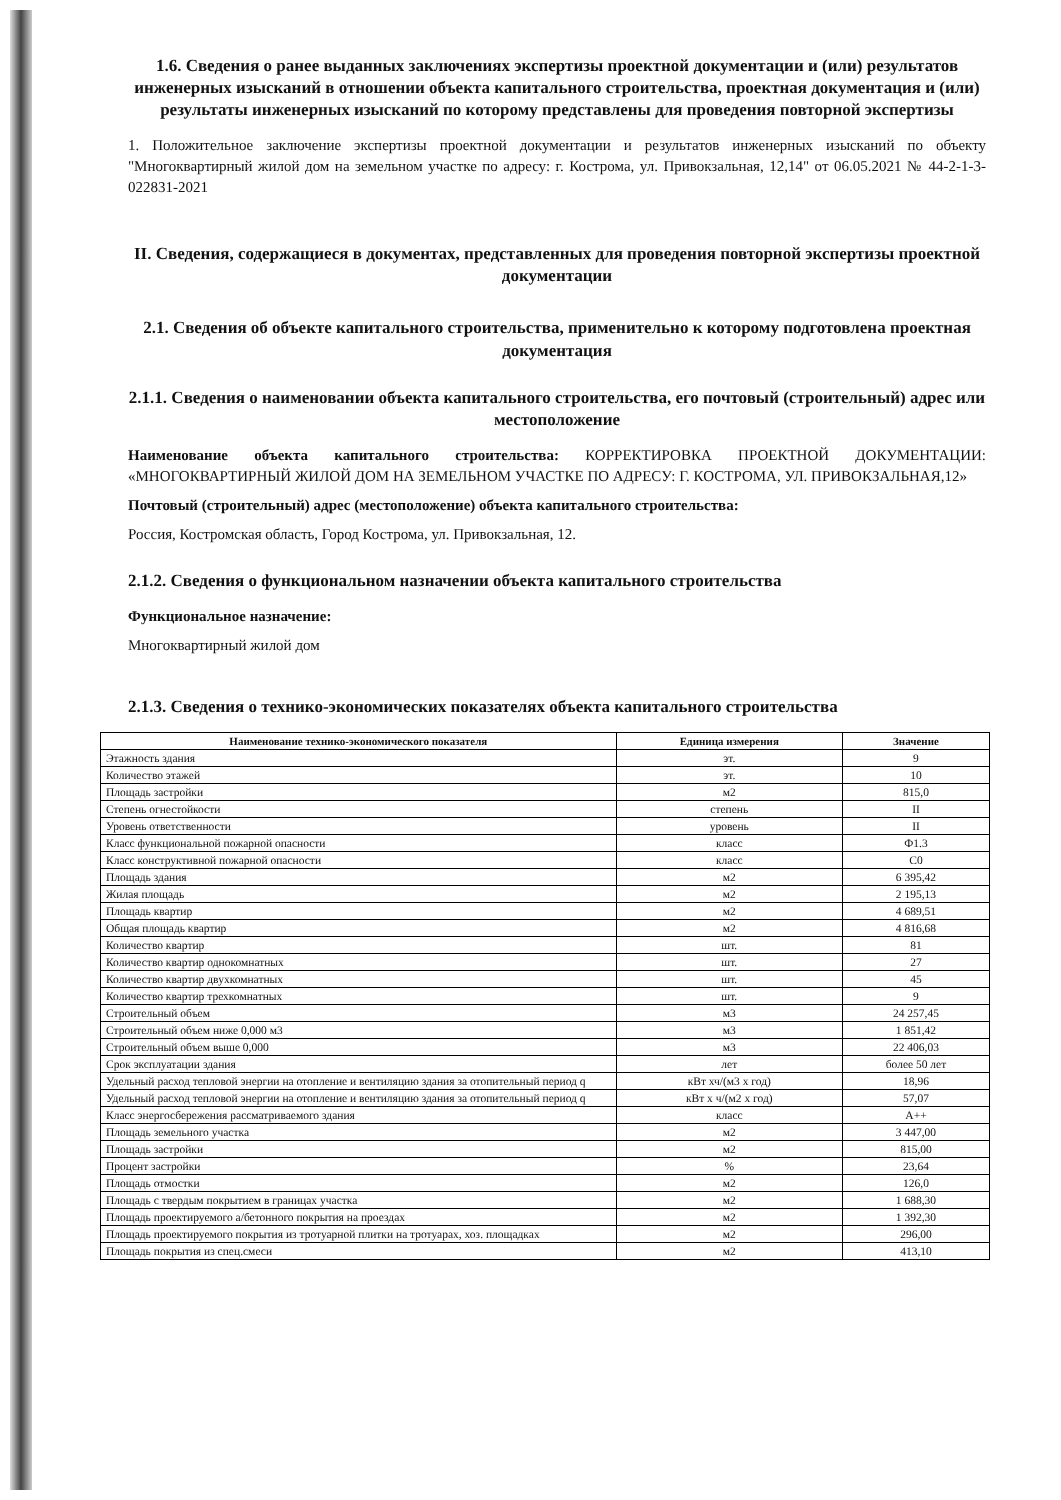1.6. Сведения о ранее выданных заключениях экспертизы проектной документации и (или) результатов инженерных изысканий в отношении объекта капитального строительства, проектная документация и (или) результаты инженерных изысканий по которому представлены для проведения повторной экспертизы
1. Положительное заключение экспертизы проектной документации и результатов инженерных изысканий по объекту "Многоквартирный жилой дом на земельном участке по адресу: г. Кострома, ул. Привокзальная, 12,14" от 06.05.2021 № 44-2-1-3-022831-2021
II. Сведения, содержащиеся в документах, представленных для проведения повторной экспертизы проектной документации
2.1. Сведения об объекте капитального строительства, применительно к которому подготовлена проектная документация
2.1.1. Сведения о наименовании объекта капитального строительства, его почтовый (строительный) адрес или местоположение
Наименование объекта капитального строительства: КОРРЕКТИРОВКА ПРОЕКТНОЙ ДОКУМЕНТАЦИИ: «МНОГОКВАРТИРНЫЙ ЖИЛОЙ ДОМ НА ЗЕМЕЛЬНОМ УЧАСТКЕ ПО АДРЕСУ: Г. КОСТРОМА, УЛ. ПРИВОКЗАЛЬНАЯ,12»
Почтовый (строительный) адрес (местоположение) объекта капитального строительства:
Россия, Костромская область, Город Кострома, ул. Привокзальная, 12.
2.1.2. Сведения о функциональном назначении объекта капитального строительства
Функциональное назначение:
Многоквартирный жилой дом
2.1.3. Сведения о технико-экономических показателях объекта капитального строительства
| Наименование технико-экономического показателя | Единица измерения | Значение |
| --- | --- | --- |
| Этажность здания | эт. | 9 |
| Количество этажей | эт. | 10 |
| Площадь застройки | м2 | 815,0 |
| Степень огнестойкости | степень | II |
| Уровень ответственности | уровень | II |
| Класс функциональной пожарной опасности | класс | Ф1.3 |
| Класс конструктивной пожарной опасности | класс | С0 |
| Площадь здания | м2 | 6 395,42 |
| Жилая площадь | м2 | 2 195,13 |
| Площадь квартир | м2 | 4 689,51 |
| Общая площадь квартир | м2 | 4 816,68 |
| Количество квартир | шт. | 81 |
| Количество квартир однокомнатных | шт. | 27 |
| Количество квартир двухкомнатных | шт. | 45 |
| Количество квартир трехкомнатных | шт. | 9 |
| Строительный объем | м3 | 24 257,45 |
| Строительный объем ниже 0,000 м3 | м3 | 1 851,42 |
| Строительный объем выше 0,000 | м3 | 22 406,03 |
| Срок эксплуатации здания | лет | более 50 лет |
| Удельный расход тепловой энергии на отопление и вентиляцию здания за отопительный период q | кВт хч/(м3 х год) | 18,96 |
| Удельный расход тепловой энергии на отопление и вентиляцию здания за отопительный период q | кВт х ч/(м2 х год) | 57,07 |
| Класс энергосбережения рассматриваемого здания | класс | А++ |
| Площадь земельного участка | м2 | 3 447,00 |
| Площадь застройки | м2 | 815,00 |
| Процент застройки | % | 23,64 |
| Площадь отмостки | м2 | 126,0 |
| Площадь с твердым покрытием в границах участка | м2 | 1 688,30 |
| Площадь проектируемого а/бетонного покрытия на проездах | м2 | 1 392,30 |
| Площадь проектируемого покрытия из тротуарной плитки на тротуарах, хоз. площадках | м2 | 296,00 |
| Площадь покрытия из спец.смеси | м2 | 413,10 |